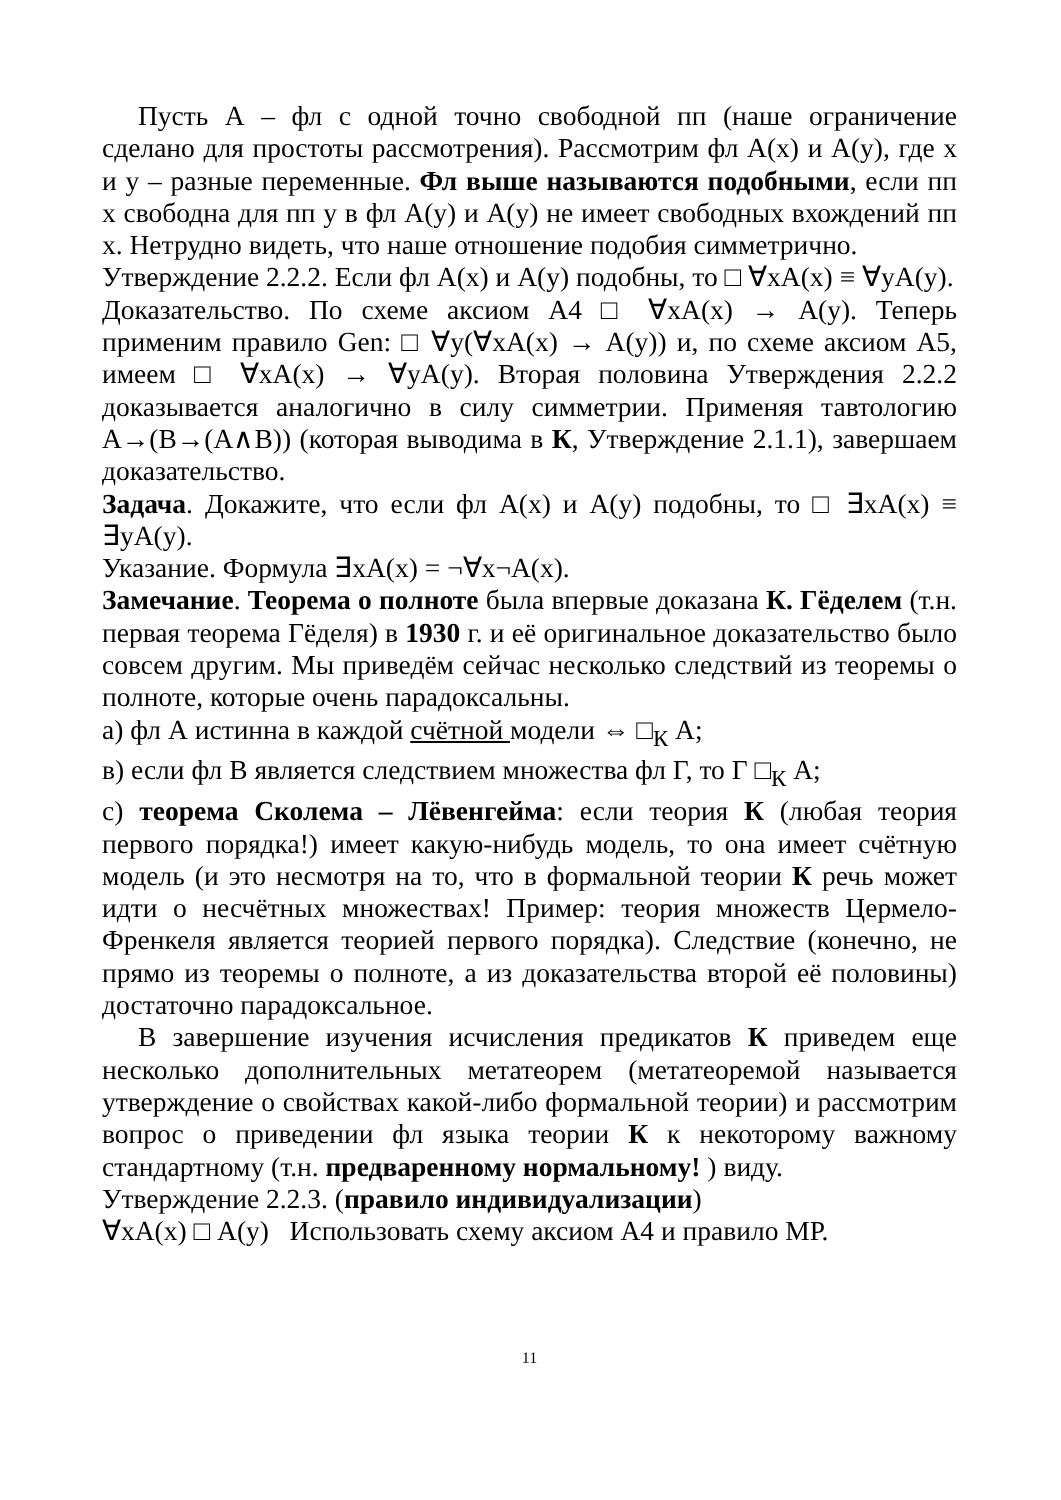Пусть А – фл с одной точно свободной пп (наше ограничение сделано для простоты рассмотрения). Рассмотрим фл А(x) и А(y), где x и y – разные переменные. Фл выше называются подобными, если пп x свободна для пп y в фл А(y) и А(y) не имеет свободных вхождений пп x. Нетрудно видеть, что наше отношение подобия симметрично.
Утверждение 2.2.2. Если фл А(x) и А(y) подобны, то □ ∀xА(x) ≡ ∀yА(y).
Доказательство. По схеме аксиом А4 □ ∀xА(x) → А(y). Теперь применим правило Gen: □ ∀y(∀xА(x) → А(y)) и, по схеме аксиом А5, имеем □ ∀xА(x) → ∀yА(y). Вторая половина Утверждения 2.2.2 доказывается аналогично в силу симметрии. Применяя тавтологию А→(В→(А∧В)) (которая выводима в К, Утверждение 2.1.1), завершаем доказательство.
Задача. Докажите, что если фл А(x) и А(y) подобны, то □ ∃xА(x) ≡ ∃yА(y).
Указание. Формула ∃xА(x) = ¬∀x¬А(x).
Замечание. Теорема о полноте была впервые доказана К. Гёделем (т.н. первая теорема Гёделя) в 1930 г. и её оригинальное доказательство было совсем другим. Мы приведём сейчас несколько следствий из теоремы о полноте, которые очень парадоксальны.
а) фл А истинна в каждой счётной модели ⇔ □<sub>К</sub> А;
в) если фл В является следствием множества фл Г, то Г □<sub>К</sub> А;
с) теорема Сколема – Лёвенгейма: если теория К (любая теория первого порядка!) имеет какую-нибудь модель, то она имеет счётную модель (и это несмотря на то, что в формальной теории К речь может идти о несчётных множествах! Пример: теория множеств Цермело-Френкеля является теорией первого порядка). Следствие (конечно, не прямо из теоремы о полноте, а из доказательства второй её половины) достаточно парадоксальное.
В завершение изучения исчисления предикатов К приведем еще несколько дополнительных метатеорем (метатеоремой называется утверждение о свойствах какой-либо формальной теории) и рассмотрим вопрос о приведении фл языка теории К к некоторому важному стандартному (т.н. предваренному нормальному! ) виду.
Утверждение 2.2.3. (правило индивидуализации)
∀xА(x) □ А(y) Использовать схему аксиом А4 и правило МР.
11